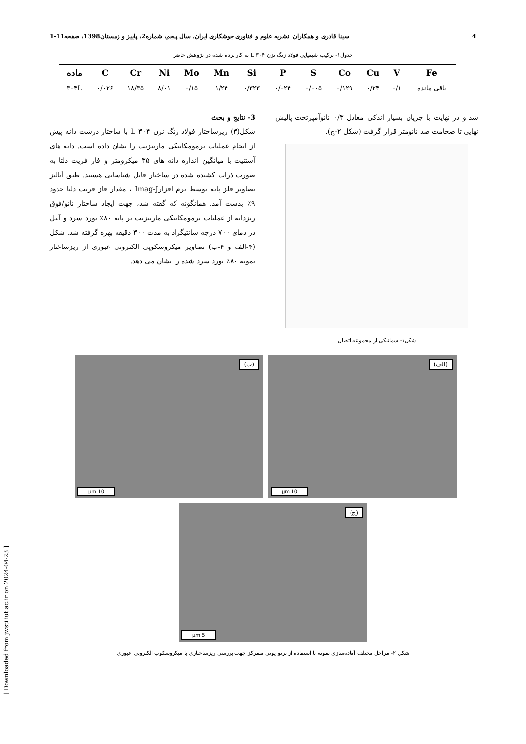4 سینا قادری و همکاران، نشریه علوم و فناوری جوشکاری ایران، سال پنجم، شماره2، پاییز و زمستان1398، صفحه11-1
جدول۱- ترکیب شیمیایی فولاد زنگ نزن L ۳۰۴ به کار برده شده در پژوهش حاضر
| ماده | C | Cr | Ni | Mo | Mn | Si | P | S | Co | Cu | V | Fe |
| --- | --- | --- | --- | --- | --- | --- | --- | --- | --- | --- | --- | --- |
| ۳۰۴L | ۰/۰۲۶ | ۱۸/۳۵ | ۸/۰۱ | ۰/۱۵ | ۱/۲۴ | ۰/۳۲۳ | ۰/۰۲۴ | ۰/۰۰۵ | ۰/۱۲۹ | ۰/۲۴ | ۰/۱ | باقی مانده |
شد و در نهایت با جریان بسیار اندکی معادل ۰/۳ نانوآمپرتحت پالیش نهایی تا ضخامت صد نانومتر قرار گرفت (شکل ۲-ج).
شکل۱- شماتیکی از مجموعه اتصال
3- نتایج و بحث
شکل(۳) ریزساختار فولاد زنگ نزن L ۳۰۴ با ساختار درشت دانه پیش از انجام عملیات ترمومکانیکی مارتنزیت را نشان داده است. دانه های آستنیت با میانگین اندازه دانه های ۳۵ میکرومتر و فاز فریت دلتا به صورت ذرات کشیده شده در ساختار قابل شناسایی هستند. طبق آنالیز تصاویر فلز پایه توسط نرم افزارImag-J ، مقدار فاز فریت دلتا حدود ۹٪ بدست آمد. همانگونه که گفته شد، جهت ایجاد ساختار نانو/فوق ریزدانه از عملیات ترمومکانیکی مارتنزیت بر پایه ۸۰٪ نورد سرد و آنیل در دمای ۷۰۰ درجه سانتیگراد به مدت ۳۰۰ دقیقه بهره گرفته شد. شکل (۴-الف و ۴-ب) تصاویر میکروسکوپی الکترونی عبوری از ریزساختار نمونه ۸۰٪ نورد سرد شده را نشان می دهد.
(الف)
10 µm
(ب)
10 µm
(ج)
5 µm
شکل ۲- مراحل مختلف آماده‌سازی نمونه با استفاده از پرتو یونی متمرکز جهت بررسی ریزساختاری با میکروسکوپ الکترونی عبوری
[ Downloaded from jwsti.iut.ac.ir on 2024-04-23 ]